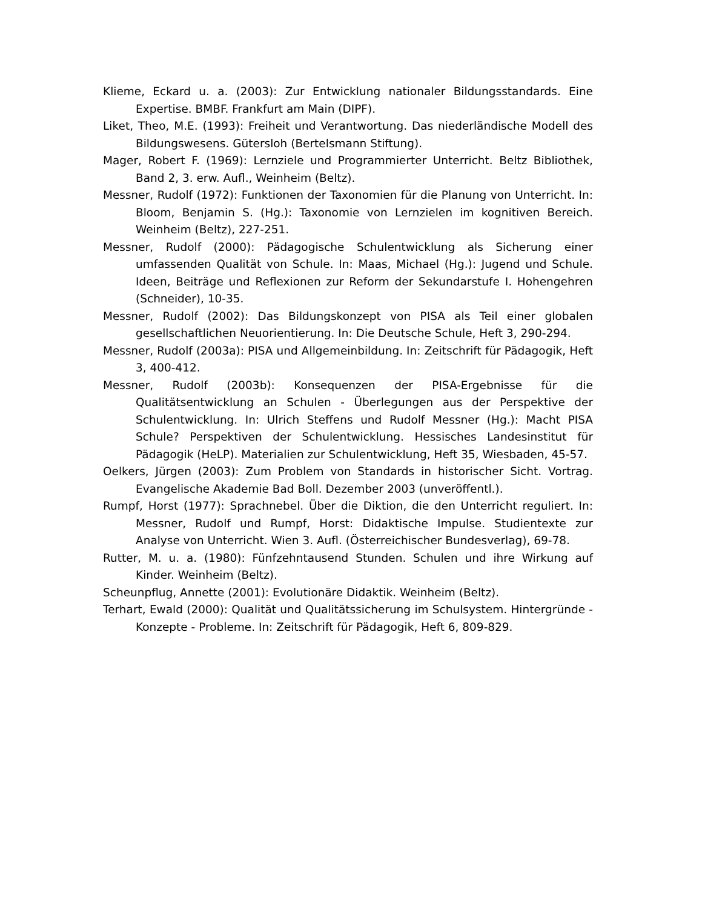Klieme, Eckard u. a. (2003): Zur Entwicklung nationaler Bildungsstandards. Eine Expertise. BMBF. Frankfurt am Main (DIPF).
Liket, Theo, M.E. (1993): Freiheit und Verantwortung. Das niederländische Modell des Bildungswesens. Gütersloh (Bertelsmann Stiftung).
Mager, Robert F. (1969): Lernziele und Programmierter Unterricht. Beltz Bibliothek, Band 2, 3. erw. Aufl., Weinheim (Beltz).
Messner, Rudolf (1972): Funktionen der Taxonomien für die Planung von Unterricht. In: Bloom, Benjamin S. (Hg.): Taxonomie von Lernzielen im kognitiven Bereich. Weinheim (Beltz), 227-251.
Messner, Rudolf (2000): Pädagogische Schulentwicklung als Sicherung einer umfassenden Qualität von Schule. In: Maas, Michael (Hg.): Jugend und Schule. Ideen, Beiträge und Reflexionen zur Reform der Sekundarstufe I. Hohengehren (Schneider), 10-35.
Messner, Rudolf (2002): Das Bildungskonzept von PISA als Teil einer globalen gesellschaftlichen Neuorientierung. In: Die Deutsche Schule, Heft 3, 290-294.
Messner, Rudolf (2003a): PISA und Allgemeinbildung. In: Zeitschrift für Pädagogik, Heft 3, 400-412.
Messner, Rudolf (2003b): Konsequenzen der PISA-Ergebnisse für die Qualitätsentwicklung an Schulen - Überlegungen aus der Perspektive der Schulentwicklung. In: Ulrich Steffens und Rudolf Messner (Hg.): Macht PISA Schule? Perspektiven der Schulentwicklung. Hessisches Landesinstitut für Pädagogik (HeLP). Materialien zur Schulentwicklung, Heft 35, Wiesbaden, 45-57.
Oelkers, Jürgen (2003): Zum Problem von Standards in historischer Sicht. Vortrag. Evangelische Akademie Bad Boll. Dezember 2003 (unveröffentl.).
Rumpf, Horst (1977): Sprachnebel. Über die Diktion, die den Unterricht reguliert. In: Messner, Rudolf und Rumpf, Horst: Didaktische Impulse. Studientexte zur Analyse von Unterricht. Wien 3. Aufl. (Österreichischer Bundesverlag), 69-78.
Rutter, M. u. a. (1980): Fünfzehntausend Stunden. Schulen und ihre Wirkung auf Kinder. Weinheim (Beltz).
Scheunpflug, Annette (2001): Evolutionäre Didaktik. Weinheim (Beltz).
Terhart, Ewald (2000): Qualität und Qualitätssicherung im Schulsystem. Hintergründe - Konzepte - Probleme. In: Zeitschrift für Pädagogik, Heft 6, 809-829.